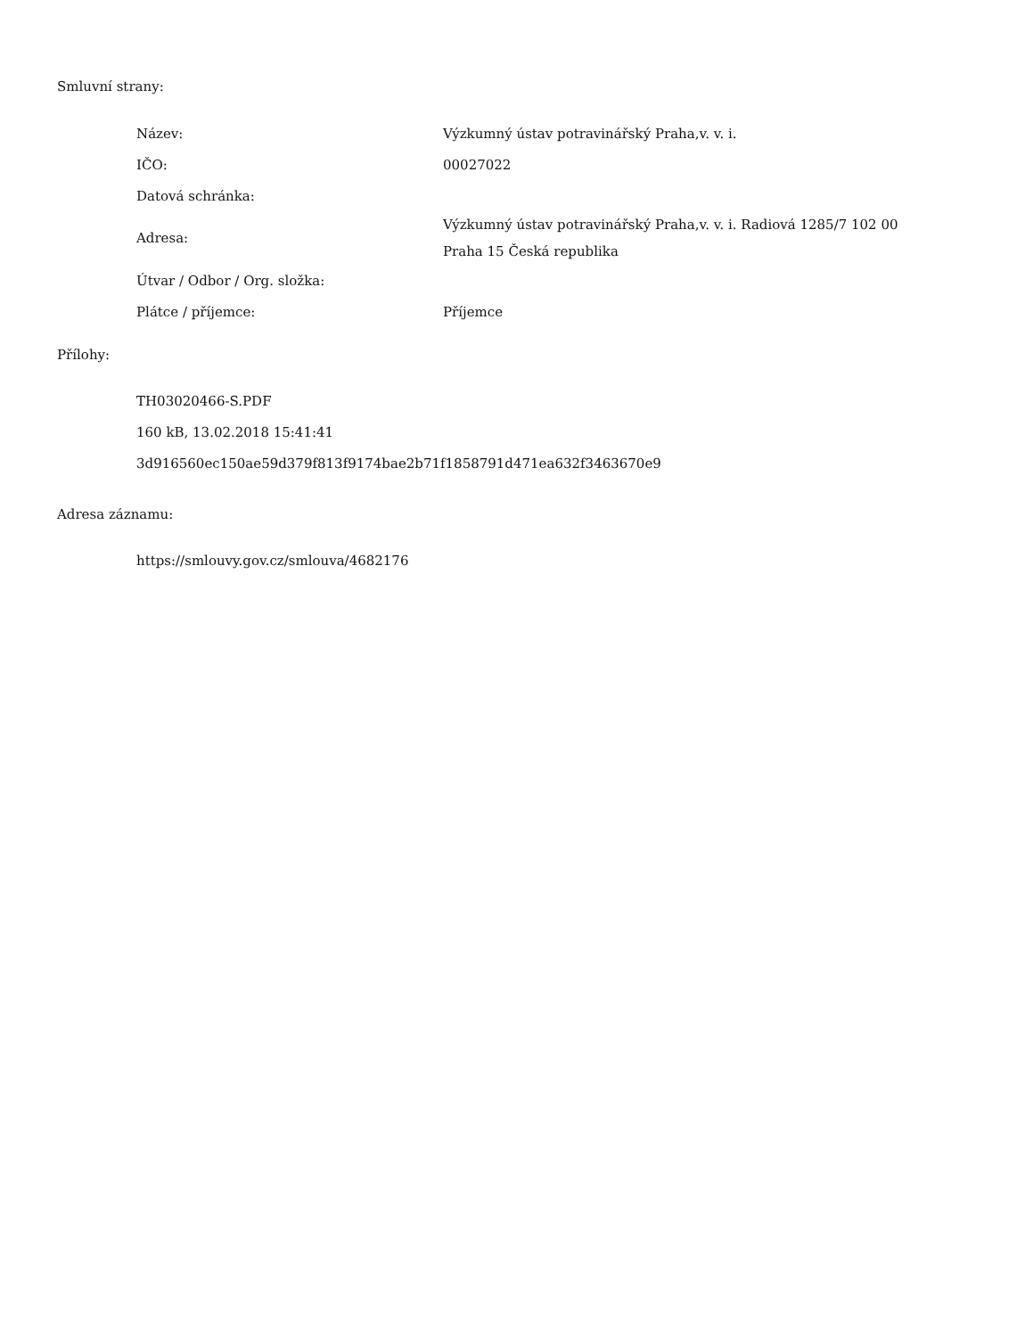Smluvní strany:
| Název: | Výzkumný ústav potravinářský Praha,v. v. i. |
| IČO: | 00027022 |
| Datová schránka: | |
| Adresa: | Výzkumný ústav potravinářský Praha,v. v. i. Radiová 1285/7 102 00 Praha 15 Česká republika |
| Útvar / Odbor / Org. složka: | |
| Plátce / příjemce: | Příjemce |
Přílohy:
TH03020466-S.PDF
160 kB, 13.02.2018 15:41:41
3d916560ec150ae59d379f813f9174bae2b71f1858791d471ea632f3463670e9
Adresa záznamu:
https://smlouvy.gov.cz/smlouva/4682176